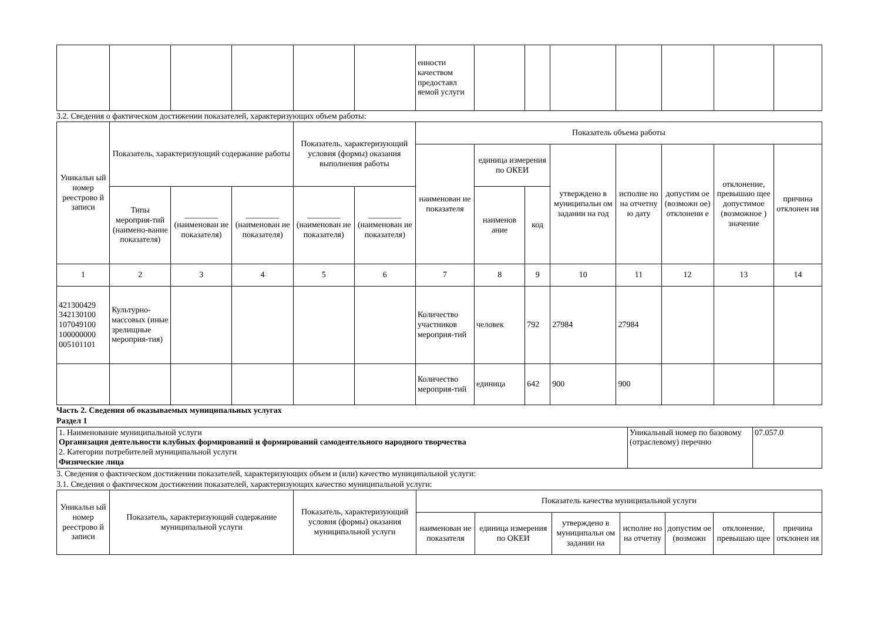| | | | | | | енности качеством предоставл яемой услуги | | | | | | | |
3.2. Сведения о фактическом достижении показателей, характеризующих объем работы:
| Уникальн ый номер реестрово й записи | Показатель, характеризующий содержание работы | | | Показатель, характеризующий условия (формы) оказания выполнения работы | | Показатель объема работы | | | | | | | |
| --- | --- | --- | --- | --- | --- | --- | --- | --- | --- | --- | --- | --- | --- |
| | | | | | | наименован ие показателя | единица измерения по ОКЕИ | | утверждено в муниципальн ом задании на год | исполне но на отчетну ю дату | допустим ое (возможн ое) отклонени е | отклонение, превышаю щее допустимое (возможное ) значение | причина отклонен ия |
| | Типы мероприя-тий (наимено-вание показателя) | ________ (наименован ие показателя) | ________ (наименован ие показателя) | ________ (наименован ие показателя) | ________ (наименован ие показателя) | | наименов ание | код | | | | | |
| 1 | 2 | 3 | 4 | 5 | 6 | 7 | 8 | 9 | 10 | 11 | 12 | 13 | 14 |
| 421300429 342130100 107049100 100000000 005101101 | Культурно-массовых (иные зрелищные мероприя-тия) | | | | | Количество участников мероприя-тий | человек | 792 | 27984 | 27984 | | | |
| | | | | | | Количество мероприя-тий | единица | 642 | 900 | 900 | | | |
Часть 2. Сведения об оказываемых муниципальных услугах
Раздел 1
| 1. Наименование муниципальной услуги Организация деятельности клубных формирований и формирований самодеятельного народного творчества 2. Категории потребителей муниципальной услуги Физические лица | Уникальный номер по базовому (отраслевому) перечню | 07.057.0 |
3. Сведения о фактическом достижении показателей, характеризующих объем и (или) качество муниципальной услуги:
3.1. Сведения о фактическом достижении показателей, характеризующих качество муниципальной услуги:
| Уникальн ый номер реестрово й записи | Показатель, характеризующий содержание муниципальной услуги | Показатель, характеризующий условия (формы) оказания муниципальной услуги | Показатель качества муниципальной услуги | | | | | | |
| --- | --- | --- | --- | --- | --- | --- | --- | --- | --- |
| | | | наименован ие показателя | единица измерения по ОКЕИ | утверждено в муниципальн ом задании на | исполне но на отчетну | допустим ое (возможн | отклонение, превышаю щее | причина отклонен ия |